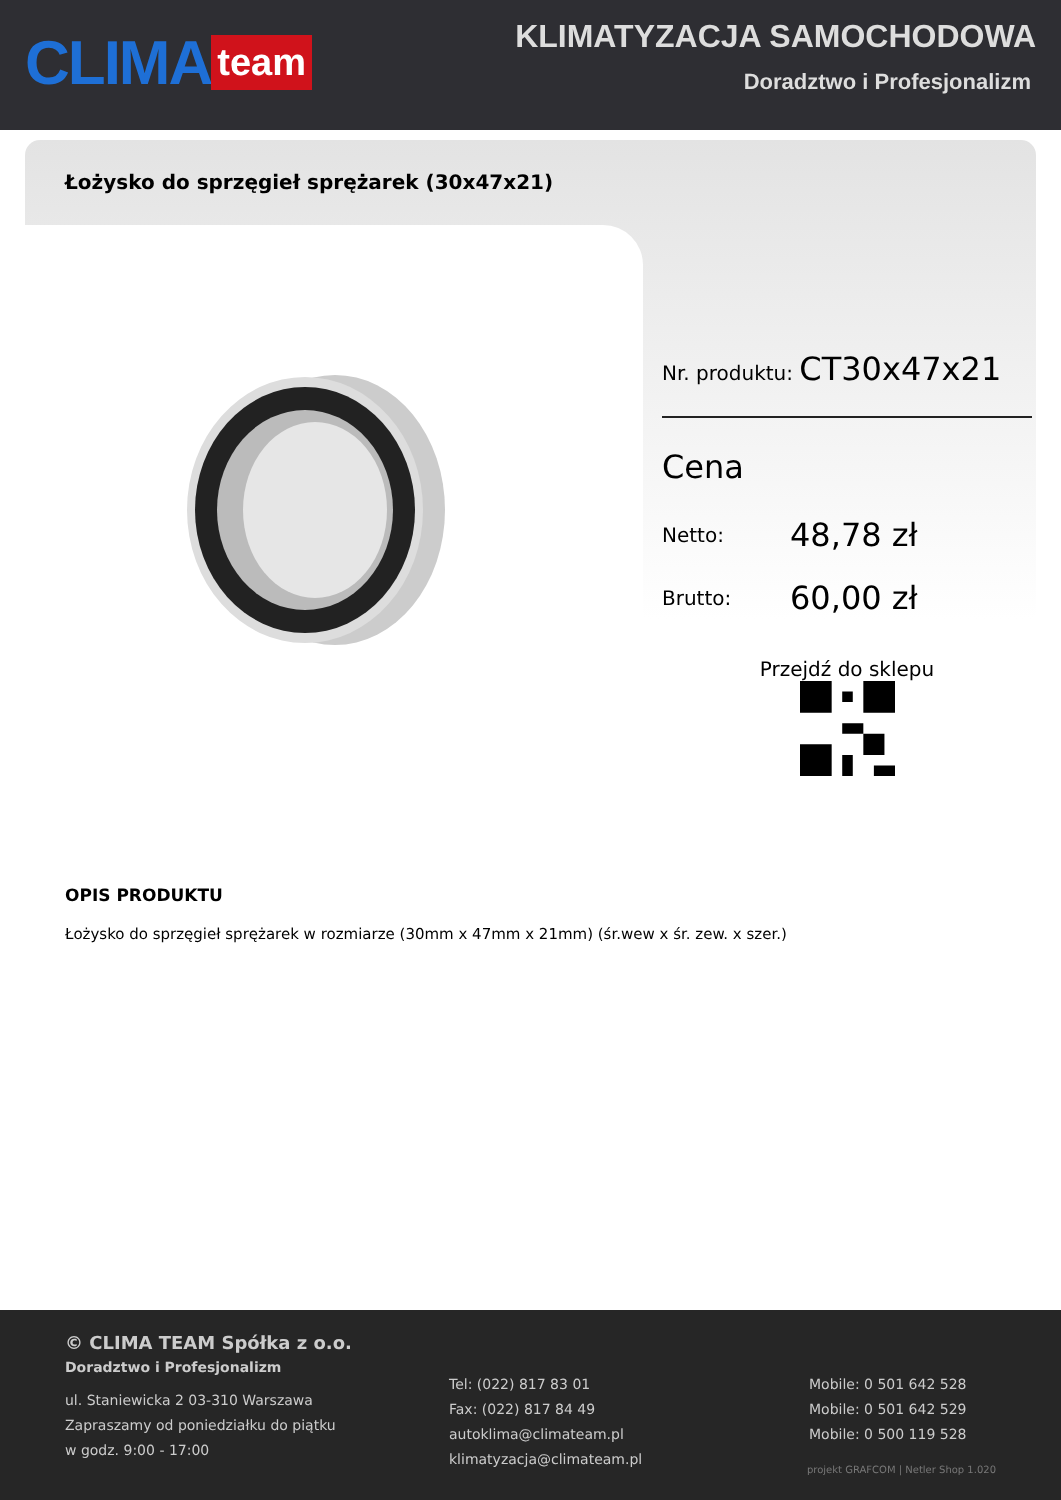CLIMA team
KLIMATYZACJA SAMOCHODOWA
Doradztwo i Profesjonalizm
Łożysko do sprzęgieł sprężarek (30x47x21)
Nr. produktu: CT30x47x21
Cena
Netto: 48,78 zł
Brutto: 60,00 zł
Przejdź do sklepu
OPIS PRODUKTU
Łożysko do sprzęgieł sprężarek w rozmiarze (30mm x 47mm x 21mm) (śr.wew x śr. zew. x szer.)
© CLIMA TEAM Spółka z o.o.
Doradztwo i Profesjonalizm
ul. Staniewicka 2 03-310 Warszawa
Zapraszamy od poniedziałku do piątku
w godz. 9:00 - 17:00
Tel: (022) 817 83 01
Fax: (022) 817 84 49
autoklima@climateam.pl
klimatyzacja@climateam.pl
Mobile: 0 501 642 528
Mobile: 0 501 642 529
Mobile: 0 500 119 528
projekt GRAFCOM | Netler Shop 1.020